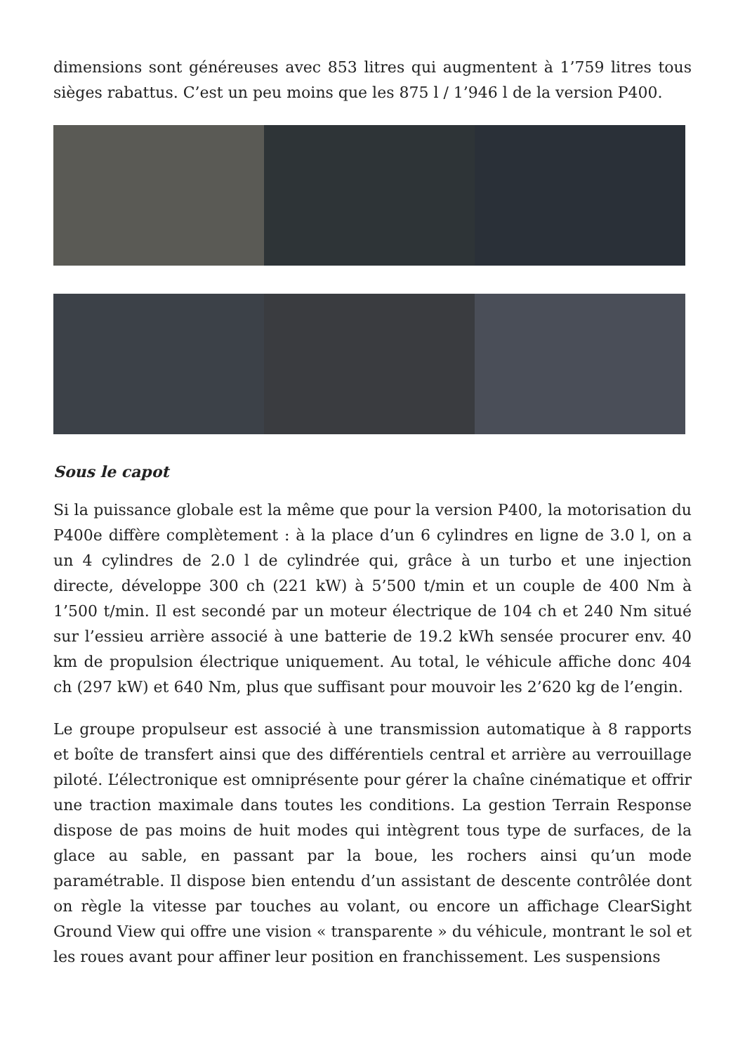dimensions sont généreuses avec 853 litres qui augmentent à 1’759 litres tous sièges rabattus. C’est un peu moins que les 875 l / 1’946 l de la version P400.
Sous le capot
Si la puissance globale est la même que pour la version P400, la motorisation du P400e diffère complètement : à la place d’un 6 cylindres en ligne de 3.0 l, on a un 4 cylindres de 2.0 l de cylindrée qui, grâce à un turbo et une injection directe, développe 300 ch (221 kW) à 5’500 t/min et un couple de 400 Nm à 1’500 t/min. Il est secondé par un moteur électrique de 104 ch et 240 Nm situé sur l’essieu arrière associé à une batterie de 19.2 kWh sensée procurer env. 40 km de propulsion électrique uniquement. Au total, le véhicule affiche donc 404 ch (297 kW) et 640 Nm, plus que suffisant pour mouvoir les 2’620 kg de l’engin.
Le groupe propulseur est associé à une transmission automatique à 8 rapports et boîte de transfert ainsi que des différentiels central et arrière au verrouillage piloté. L’électronique est omniprésente pour gérer la chaîne cinématique et offrir une traction maximale dans toutes les conditions. La gestion Terrain Response dispose de pas moins de huit modes qui intègrent tous type de surfaces, de la glace au sable, en passant par la boue, les rochers ainsi qu’un mode paramétrable. Il dispose bien entendu d’un assistant de descente contrôlée dont on règle la vitesse par touches au volant, ou encore un affichage ClearSight Ground View qui offre une vision « transparente » du véhicule, montrant le sol et les roues avant pour affiner leur position en franchissement. Les suspensions